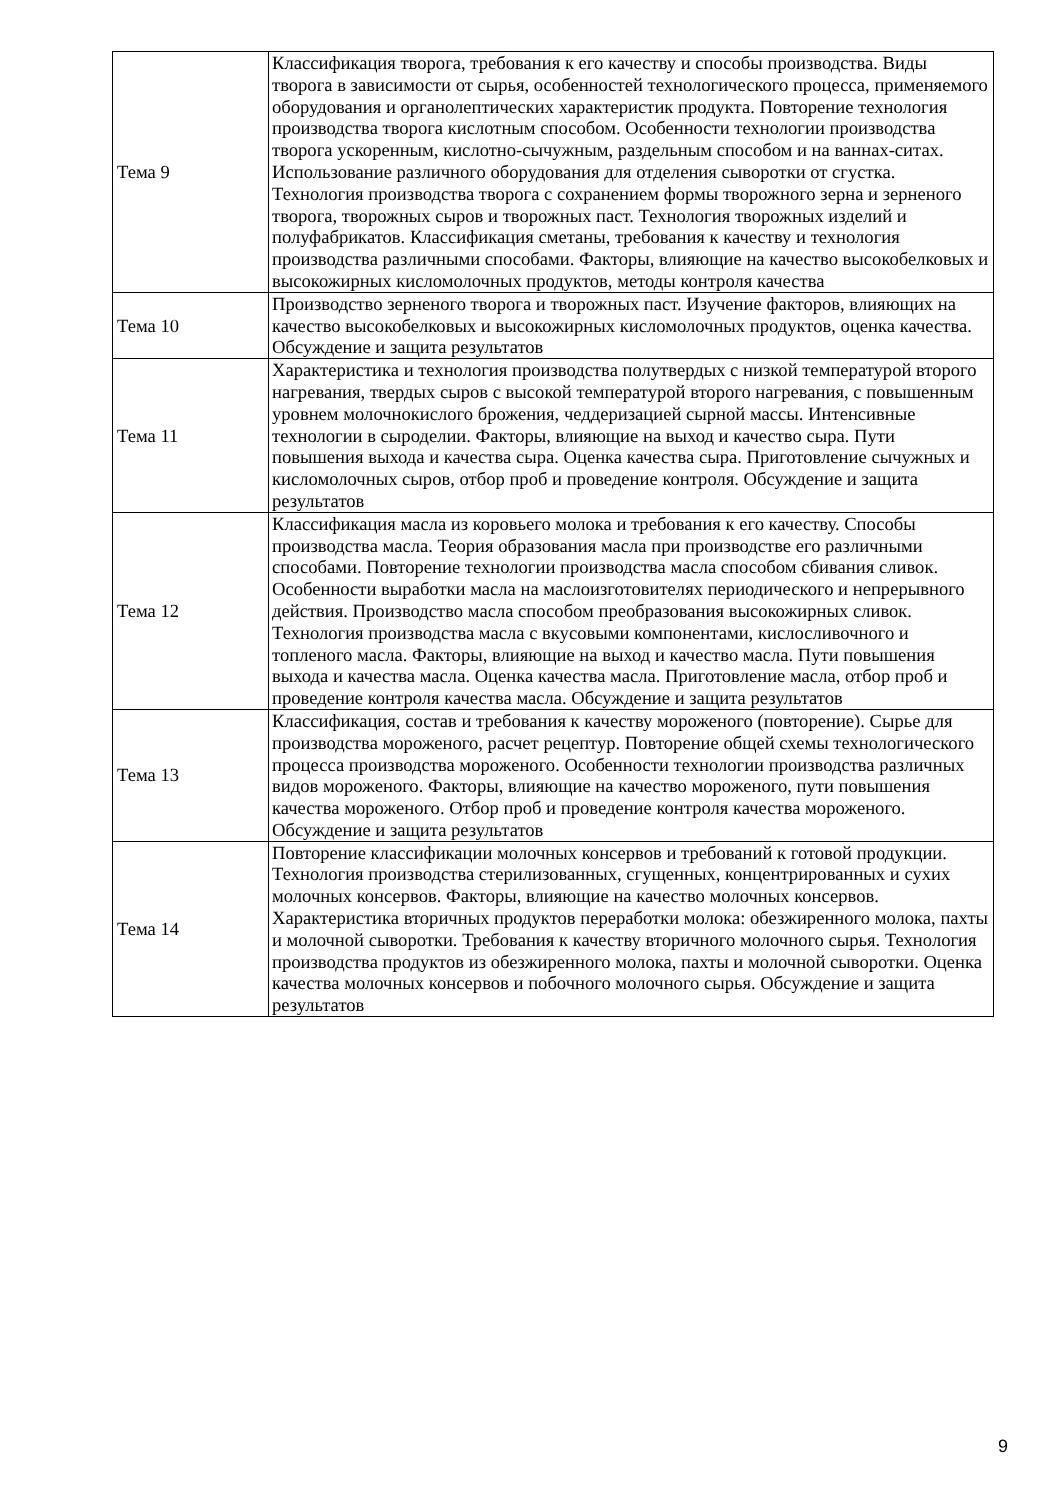| Тема 9 | Классификация творога, требования к его качеству и способы производства. Виды творога в зависимости от сырья, особенностей технологического процесса, применяемого оборудования и органолептических характеристик продукта. Повторение технология производства творога кислотным способом. Особенности технологии производства творога ускоренным, кислотно-сычужным, раздельным способом и на ваннах-ситах. Использование различного оборудования для отделения сыворотки от сгустка. Технология производства творога с сохранением формы творожного зерна и зерненого творога, творожных сыров и творожных паст. Технология творожных изделий и полуфабрикатов. Классификация сметаны, требования к качеству и технология производства различными способами. Факторы, влияющие на качество высокобелковых и высокожирных кисломолочных продуктов, методы контроля качества |
| Тема 10 | Производство зерненого творога и творожных паст. Изучение факторов, влияющих на качество высокобелковых и высокожирных кисломолочных продуктов, оценка качества. Обсуждение и защита результатов |
| Тема 11 | Характеристика и технология производства полутвердых с низкой температурой второго нагревания, твердых сыров с высокой температурой второго нагревания, с повышенным уровнем молочнокислого брожения, чеддеризацией сырной массы. Интенсивные технологии в сыроделии. Факторы, влияющие на выход и качество сыра. Пути повышения выхода и качества сыра. Оценка качества сыра. Приготовление сычужных и кисломолочных сыров, отбор проб и проведение контроля. Обсуждение и защита результатов |
| Тема 12 | Классификация масла из коровьего молока и требования к его качеству. Способы производства масла. Теория образования масла при производстве его различными способами. Повторение технологии производства масла способом сбивания сливок. Особенности выработки масла на маслоизготовителях периодического и непрерывного действия. Производство масла способом преобразования высокожирных сливок. Технология производства масла с вкусовыми компонентами, кислосливочного и топленого масла. Факторы, влияющие на выход и качество масла. Пути повышения выхода и качества масла. Оценка качества масла. Приготовление масла, отбор проб и проведение контроля качества масла. Обсуждение и защита результатов |
| Тема 13 | Классификация, состав и требования к качеству мороженого (повторение). Сырье для производства мороженого, расчет рецептур. Повторение общей схемы технологического процесса производства мороженого. Особенности технологии производства различных видов мороженого. Факторы, влияющие на качество мороженого, пути повышения качества мороженого. Отбор проб и проведение контроля качества мороженого. Обсуждение и защита результатов |
| Тема 14 | Повторение классификации молочных консервов и требований к готовой продукции. Технология производства стерилизованных, сгущенных, концентрированных и сухих молочных консервов. Факторы, влияющие на качество молочных консервов. Характеристика вторичных продуктов переработки молока: обезжиренного молока, пахты и молочной сыворотки. Требования к качеству вторичного молочного сырья. Технология производства продуктов из обезжиренного молока, пахты и молочной сыворотки. Оценка качества молочных консервов и побочного молочного сырья. Обсуждение и защита результатов |
9